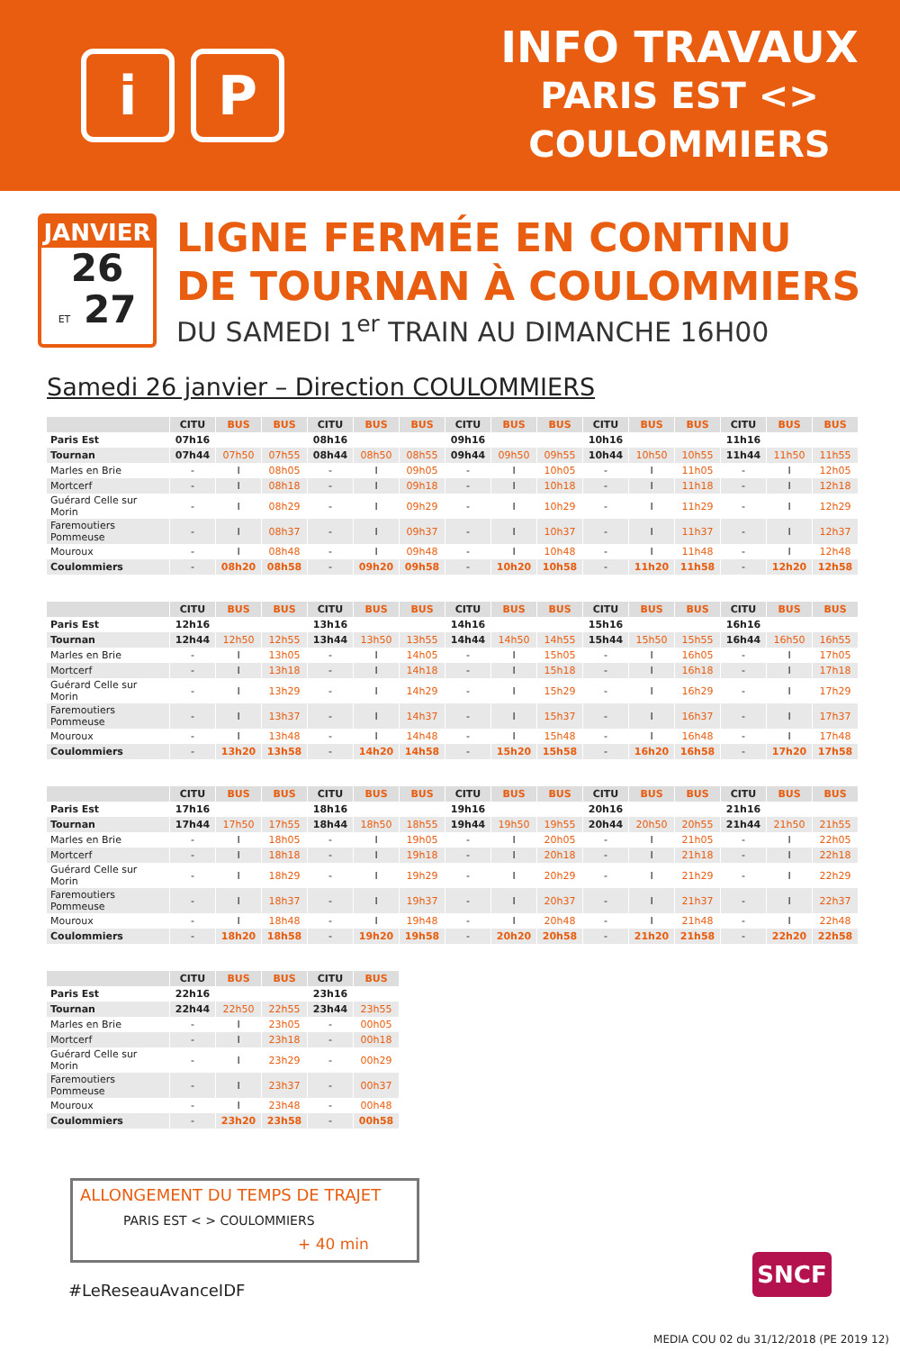i P
INFO TRAVAUX
PARIS EST <>
COULOMMIERS
JANVIER
26
ET 27
LIGNE FERMÉE EN CONTINU
DE TOURNAN À COULOMMIERS
DU SAMEDI 1<sup>er</sup> TRAIN AU DIMANCHE 16H00
Samedi 26 janvier – Direction COULOMMIERS
| | CITU | BUS | BUS | CITU | BUS | BUS | CITU | BUS | BUS | CITU | BUS | BUS | CITU | BUS | BUS |
| --- | --- | --- | --- | --- | --- | --- | --- | --- | --- | --- | --- | --- | --- | --- | --- |
| Paris Est | 07h16 | | | 08h16 | | | 09h16 | | | 10h16 | | | 11h16 | | |
| Tournan | 07h44 | 07h50 | 07h55 | 08h44 | 08h50 | 08h55 | 09h44 | 09h50 | 09h55 | 10h44 | 10h50 | 10h55 | 11h44 | 11h50 | 11h55 |
| Marles en Brie | - | I | 08h05 | - | I | 09h05 | - | I | 10h05 | - | I | 11h05 | - | I | 12h05 |
| Mortcerf | - | I | 08h18 | - | I | 09h18 | - | I | 10h18 | - | I | 11h18 | - | I | 12h18 |
| Guérard Celle sur Morin | - | I | 08h29 | - | I | 09h29 | - | I | 10h29 | - | I | 11h29 | - | I | 12h29 |
| Faremoutiers Pommeuse | - | I | 08h37 | - | I | 09h37 | - | I | 10h37 | - | I | 11h37 | - | I | 12h37 |
| Mouroux | - | I | 08h48 | - | I | 09h48 | - | I | 10h48 | - | I | 11h48 | - | I | 12h48 |
| Coulommiers | - | 08h20 | 08h58 | - | 09h20 | 09h58 | - | 10h20 | 10h58 | - | 11h20 | 11h58 | - | 12h20 | 12h58 |
| | CITU | BUS | BUS | CITU | BUS | BUS | CITU | BUS | BUS | CITU | BUS | BUS | CITU | BUS | BUS |
| --- | --- | --- | --- | --- | --- | --- | --- | --- | --- | --- | --- | --- | --- | --- | --- |
| Paris Est | 12h16 | | | 13h16 | | | 14h16 | | | 15h16 | | | 16h16 | | |
| Tournan | 12h44 | 12h50 | 12h55 | 13h44 | 13h50 | 13h55 | 14h44 | 14h50 | 14h55 | 15h44 | 15h50 | 15h55 | 16h44 | 16h50 | 16h55 |
| Marles en Brie | - | I | 13h05 | - | I | 14h05 | - | I | 15h05 | - | I | 16h05 | - | I | 17h05 |
| Mortcerf | - | I | 13h18 | - | I | 14h18 | - | I | 15h18 | - | I | 16h18 | - | I | 17h18 |
| Guérard Celle sur Morin | - | I | 13h29 | - | I | 14h29 | - | I | 15h29 | - | I | 16h29 | - | I | 17h29 |
| Faremoutiers Pommeuse | - | I | 13h37 | - | I | 14h37 | - | I | 15h37 | - | I | 16h37 | - | I | 17h37 |
| Mouroux | - | I | 13h48 | - | I | 14h48 | - | I | 15h48 | - | I | 16h48 | - | I | 17h48 |
| Coulommiers | - | 13h20 | 13h58 | - | 14h20 | 14h58 | - | 15h20 | 15h58 | - | 16h20 | 16h58 | - | 17h20 | 17h58 |
| | CITU | BUS | BUS | CITU | BUS | BUS | CITU | BUS | BUS | CITU | BUS | BUS | CITU | BUS | BUS |
| --- | --- | --- | --- | --- | --- | --- | --- | --- | --- | --- | --- | --- | --- | --- | --- |
| Paris Est | 17h16 | | | 18h16 | | | 19h16 | | | 20h16 | | | 21h16 | | |
| Tournan | 17h44 | 17h50 | 17h55 | 18h44 | 18h50 | 18h55 | 19h44 | 19h50 | 19h55 | 20h44 | 20h50 | 20h55 | 21h44 | 21h50 | 21h55 |
| Marles en Brie | - | I | 18h05 | - | I | 19h05 | - | I | 20h05 | - | I | 21h05 | - | I | 22h05 |
| Mortcerf | - | I | 18h18 | - | I | 19h18 | - | I | 20h18 | - | I | 21h18 | - | I | 22h18 |
| Guérard Celle sur Morin | - | I | 18h29 | - | I | 19h29 | - | I | 20h29 | - | I | 21h29 | - | I | 22h29 |
| Faremoutiers Pommeuse | - | I | 18h37 | - | I | 19h37 | - | I | 20h37 | - | I | 21h37 | - | I | 22h37 |
| Mouroux | - | I | 18h48 | - | I | 19h48 | - | I | 20h48 | - | I | 21h48 | - | I | 22h48 |
| Coulommiers | - | 18h20 | 18h58 | - | 19h20 | 19h58 | - | 20h20 | 20h58 | - | 21h20 | 21h58 | - | 22h20 | 22h58 |
| | CITU | BUS | BUS | CITU | BUS |
| --- | --- | --- | --- | --- | --- |
| Paris Est | 22h16 | | | 23h16 | |
| Tournan | 22h44 | 22h50 | 22h55 | 23h44 | 23h55 |
| Marles en Brie | - | I | 23h05 | - | 00h05 |
| Mortcerf | - | I | 23h18 | - | 00h18 |
| Guérard Celle sur Morin | - | I | 23h29 | - | 00h29 |
| Faremoutiers Pommeuse | - | I | 23h37 | - | 00h37 |
| Mouroux | - | I | 23h48 | - | 00h48 |
| Coulommiers | - | 23h20 | 23h58 | - | 00h58 |
ALLONGEMENT DU TEMPS DE TRAJET
PARIS EST < > COULOMMIERS
+ 40 min
#LeReseauAvanceIDF
SNCF
MEDIA COU 02 du 31/12/2018 (PE 2019 12)